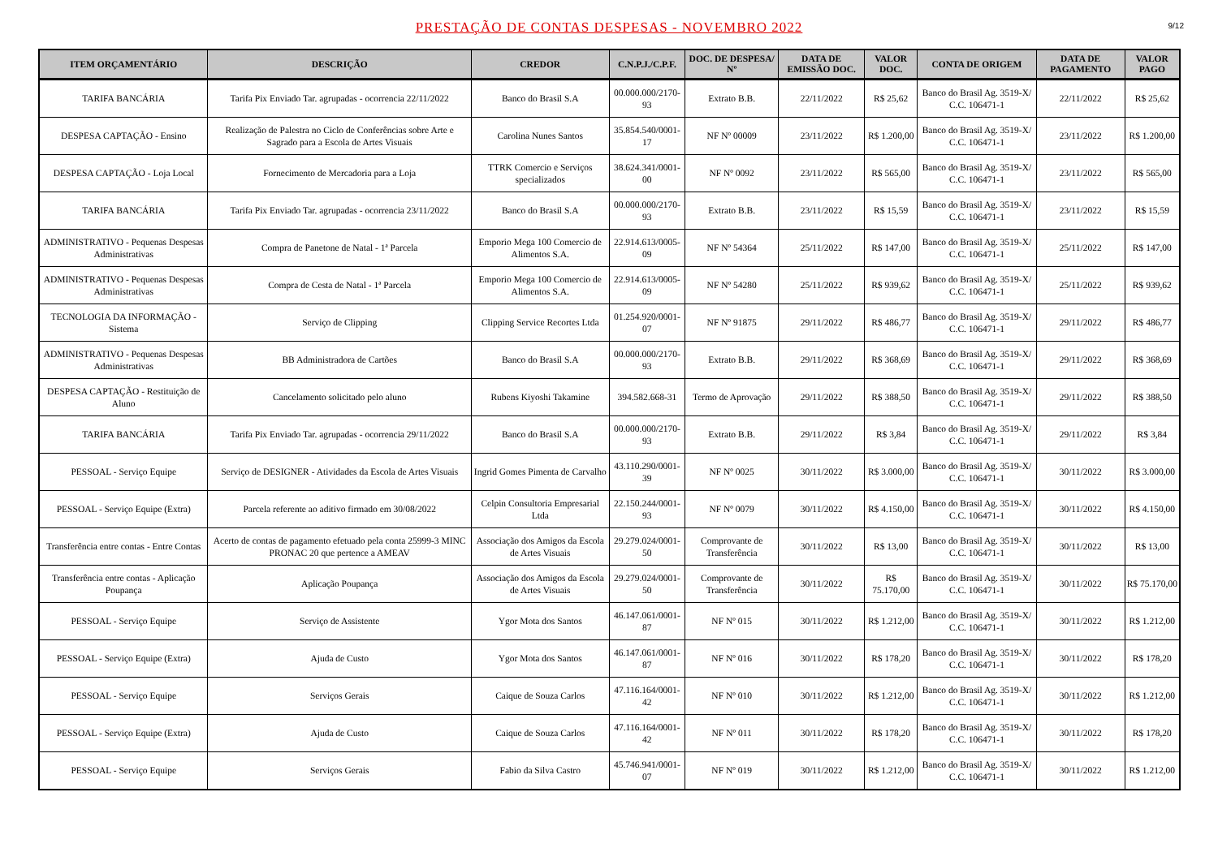PRESTAÇÃO DE CONTAS DESPESAS - NOVEMBRO 2022
9/12
| ITEM ORÇAMENTÁRIO | DESCRIÇÃO | CREDOR | C.N.P.J./C.P.F. | DOC. DE DESPESA/ Nº | DATA DE EMISSÃO DOC. | VALOR DOC. | CONTA DE ORIGEM | DATA DE PAGAMENTO | VALOR PAGO |
| --- | --- | --- | --- | --- | --- | --- | --- | --- | --- |
| TARIFA BANCÁRIA | Tarifa Pix Enviado Tar. agrupadas - ocorrencia 22/11/2022 | Banco do Brasil S.A | 00.000.000/2170-93 | Extrato B.B. | 22/11/2022 | R$ 25,62 | Banco do Brasil Ag. 3519-X/ C.C. 106471-1 | 22/11/2022 | R$ 25,62 |
| DESPESA CAPTAÇÃO - Ensino | Realização de Palestra no Ciclo de Conferências sobre Arte e Sagrado para a Escola de Artes Visuais | Carolina Nunes Santos | 35.854.540/0001-17 | NF Nº 00009 | 23/11/2022 | R$ 1.200,00 | Banco do Brasil Ag. 3519-X/ C.C. 106471-1 | 23/11/2022 | R$ 1.200,00 |
| DESPESA CAPTAÇÃO - Loja Local | Fornecimento de Mercadoria para a Loja | TTRK Comercio e Serviços specializados | 38.624.341/0001-00 | NF Nº 0092 | 23/11/2022 | R$ 565,00 | Banco do Brasil Ag. 3519-X/ C.C. 106471-1 | 23/11/2022 | R$ 565,00 |
| TARIFA BANCÁRIA | Tarifa Pix Enviado Tar. agrupadas - ocorrencia 23/11/2022 | Banco do Brasil S.A | 00.000.000/2170-93 | Extrato B.B. | 23/11/2022 | R$ 15,59 | Banco do Brasil Ag. 3519-X/ C.C. 106471-1 | 23/11/2022 | R$ 15,59 |
| ADMINISTRATIVO - Pequenas Despesas Administrativas | Compra de Panetone de Natal - 1ª Parcela | Emporio Mega 100 Comercio de Alimentos S.A. | 22.914.613/0005-09 | NF Nº 54364 | 25/11/2022 | R$ 147,00 | Banco do Brasil Ag. 3519-X/ C.C. 106471-1 | 25/11/2022 | R$ 147,00 |
| ADMINISTRATIVO - Pequenas Despesas Administrativas | Compra de Cesta de Natal - 1ª Parcela | Emporio Mega 100 Comercio de Alimentos S.A. | 22.914.613/0005-09 | NF Nº 54280 | 25/11/2022 | R$ 939,62 | Banco do Brasil Ag. 3519-X/ C.C. 106471-1 | 25/11/2022 | R$ 939,62 |
| TECNOLOGIA DA INFORMAÇÃO - Sistema | Serviço de Clipping | Clipping Service Recortes Ltda | 01.254.920/0001-07 | NF Nº 91875 | 29/11/2022 | R$ 486,77 | Banco do Brasil Ag. 3519-X/ C.C. 106471-1 | 29/11/2022 | R$ 486,77 |
| ADMINISTRATIVO - Pequenas Despesas Administrativas | BB Administradora de Cartões | Banco do Brasil S.A | 00.000.000/2170-93 | Extrato B.B. | 29/11/2022 | R$ 368,69 | Banco do Brasil Ag. 3519-X/ C.C. 106471-1 | 29/11/2022 | R$ 368,69 |
| DESPESA CAPTAÇÃO - Restituição de Aluno | Cancelamento solicitado pelo aluno | Rubens Kiyoshi Takamine | 394.582.668-31 | Termo de Aprovação | 29/11/2022 | R$ 388,50 | Banco do Brasil Ag. 3519-X/ C.C. 106471-1 | 29/11/2022 | R$ 388,50 |
| TARIFA BANCÁRIA | Tarifa Pix Enviado Tar. agrupadas - ocorrencia 29/11/2022 | Banco do Brasil S.A | 00.000.000/2170-93 | Extrato B.B. | 29/11/2022 | R$ 3,84 | Banco do Brasil Ag. 3519-X/ C.C. 106471-1 | 29/11/2022 | R$ 3,84 |
| PESSOAL - Serviço Equipe | Serviço de DESIGNER - Atividades da Escola de Artes Visuais | Ingrid Gomes Pimenta de Carvalho | 43.110.290/0001-39 | NF Nº 0025 | 30/11/2022 | R$ 3.000,00 | Banco do Brasil Ag. 3519-X/ C.C. 106471-1 | 30/11/2022 | R$ 3.000,00 |
| PESSOAL - Serviço Equipe (Extra) | Parcela referente ao aditivo firmado em 30/08/2022 | Celpin Consultoria Empresarial Ltda | 22.150.244/0001-93 | NF Nº 0079 | 30/11/2022 | R$ 4.150,00 | Banco do Brasil Ag. 3519-X/ C.C. 106471-1 | 30/11/2022 | R$ 4.150,00 |
| Transferência entre contas - Entre Contas | Acerto de contas de pagamento efetuado pela conta 25999-3 MINC PRONAC 20 que pertence a AMEAV | Associação dos Amigos da Escola de Artes Visuais | 29.279.024/0001-50 | Comprovante de Transferência | 30/11/2022 | R$ 13,00 | Banco do Brasil Ag. 3519-X/ C.C. 106471-1 | 30/11/2022 | R$ 13,00 |
| Transferência entre contas - Aplicação Poupança | Aplicação Poupança | Associação dos Amigos da Escola de Artes Visuais | 29.279.024/0001-50 | Comprovante de Transferência | 30/11/2022 | R$ 75.170,00 | Banco do Brasil Ag. 3519-X/ C.C. 106471-1 | 30/11/2022 | R$ 75.170,00 |
| PESSOAL - Serviço Equipe | Serviço de Assistente | Ygor Mota dos Santos | 46.147.061/0001-87 | NF Nº 015 | 30/11/2022 | R$ 1.212,00 | Banco do Brasil Ag. 3519-X/ C.C. 106471-1 | 30/11/2022 | R$ 1.212,00 |
| PESSOAL - Serviço Equipe (Extra) | Ajuda de Custo | Ygor Mota dos Santos | 46.147.061/0001-87 | NF Nº 016 | 30/11/2022 | R$ 178,20 | Banco do Brasil Ag. 3519-X/ C.C. 106471-1 | 30/11/2022 | R$ 178,20 |
| PESSOAL - Serviço Equipe | Serviços Gerais | Caique de Souza Carlos | 47.116.164/0001-42 | NF Nº 010 | 30/11/2022 | R$ 1.212,00 | Banco do Brasil Ag. 3519-X/ C.C. 106471-1 | 30/11/2022 | R$ 1.212,00 |
| PESSOAL - Serviço Equipe (Extra) | Ajuda de Custo | Caique de Souza Carlos | 47.116.164/0001-42 | NF Nº 011 | 30/11/2022 | R$ 178,20 | Banco do Brasil Ag. 3519-X/ C.C. 106471-1 | 30/11/2022 | R$ 178,20 |
| PESSOAL - Serviço Equipe | Serviços Gerais | Fabio da Silva Castro | 45.746.941/0001-07 | NF Nº 019 | 30/11/2022 | R$ 1.212,00 | Banco do Brasil Ag. 3519-X/ C.C. 106471-1 | 30/11/2022 | R$ 1.212,00 |